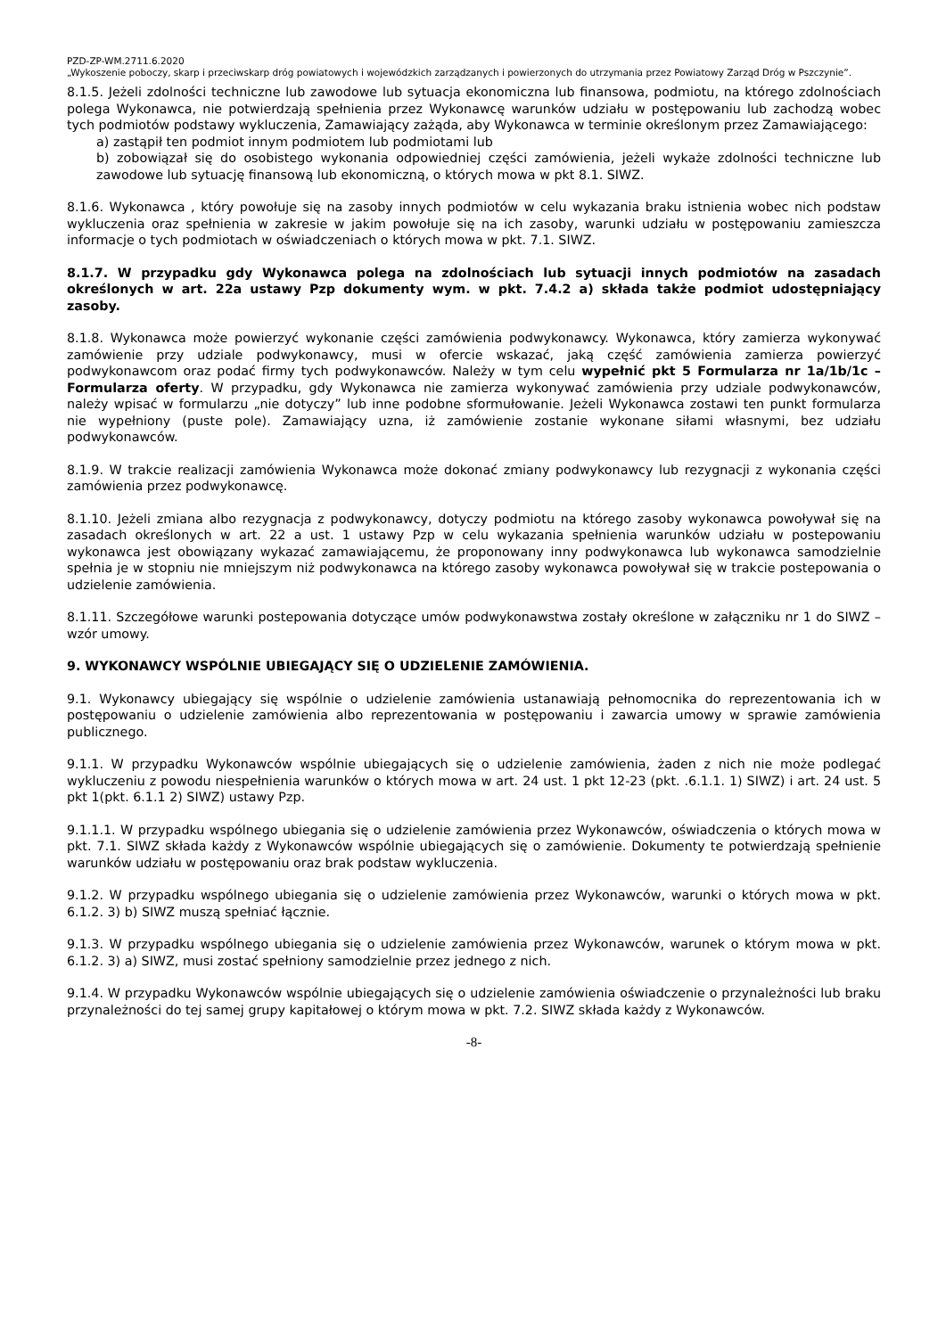PZD-ZP-WM.2711.6.2020
„Wykoszenie poboczy, skarp i przeciwskarp dróg powiatowych i wojewódzkich zarządzanych i powierzonych do utrzymania przez Powiatowy Zarząd Dróg w Pszczynie”.
8.1.5. Jeżeli zdolności techniczne lub zawodowe lub sytuacja ekonomiczna lub finansowa, podmiotu, na którego zdolnościach polega Wykonawca, nie potwierdzają spełnienia przez Wykonawcę warunków udziału w postępowaniu lub zachodzą wobec tych podmiotów podstawy wykluczenia, Zamawiający zażąda, aby Wykonawca w terminie określonym przez Zamawiającego:
a) zastąpił ten podmiot innym podmiotem lub podmiotami lub
b) zobowiązał się do osobistego wykonania odpowiedniej części zamówienia, jeżeli wykaże zdolności techniczne lub zawodowe lub sytuację finansową lub ekonomiczną, o których mowa w pkt 8.1. SIWZ.
8.1.6. Wykonawca , który powołuje się na zasoby innych podmiotów w celu wykazania braku istnienia wobec nich podstaw wykluczenia oraz spełnienia w zakresie w jakim powołuje się na ich zasoby, warunki udziału w postępowaniu zamieszcza informacje o tych podmiotach w oświadczeniach o których mowa w pkt. 7.1. SIWZ.
8.1.7. W przypadku gdy Wykonawca polega na zdolnościach lub sytuacji innych podmiotów na zasadach określonych w art. 22a ustawy Pzp dokumenty wym. w pkt. 7.4.2 a) składa także podmiot udostępniający zasoby.
8.1.8. Wykonawca może powierzyć wykonanie części zamówienia podwykonawcy. Wykonawca, który zamierza wykonywać zamówienie przy udziale podwykonawcy, musi w ofercie wskazać, jaką część zamówienia zamierza powierzyć podwykonawcom oraz podać firmy tych podwykonawców. Należy w tym celu wypełnić pkt 5 Formularza nr 1a/1b/1c – Formularza oferty. W przypadku, gdy Wykonawca nie zamierza wykonywać zamówienia przy udziale podwykonawców, należy wpisać w formularzu „nie dotyczy” lub inne podobne sformułowanie. Jeżeli Wykonawca zostawi ten punkt formularza nie wypełniony (puste pole). Zamawiający uzna, iż zamówienie zostanie wykonane siłami własnymi, bez udziału podwykonawców.
8.1.9. W trakcie realizacji zamówienia Wykonawca może dokonać zmiany podwykonawcy lub rezygnacji z wykonania części zamówienia przez podwykonawcę.
8.1.10. Jeżeli zmiana albo rezygnacja z podwykonawcy, dotyczy podmiotu na którego zasoby wykonawca powoływał się na zasadach określonych w art. 22 a ust. 1 ustawy Pzp w celu wykazania spełnienia warunków udziału w postepowaniu wykonawca jest obowiązany wykazać zamawiającemu, że proponowany inny podwykonawca lub wykonawca samodzielnie spełnia je w stopniu nie mniejszym niż podwykonawca na którego zasoby wykonawca powoływał się w trakcie postepowania o udzielenie zamówienia.
8.1.11. Szczegółowe warunki postepowania dotyczące umów podwykonawstwa zostały określone w załączniku nr 1 do SIWZ – wzór umowy.
9. WYKONAWCY WSPÓLNIE UBIEGAJĄCY SIĘ O UDZIELENIE ZAMÓWIENIA.
9.1. Wykonawcy ubiegający się wspólnie o udzielenie zamówienia ustanawiają pełnomocnika do reprezentowania ich w postępowaniu o udzielenie zamówienia albo reprezentowania w postępowaniu i zawarcia umowy w sprawie zamówienia publicznego.
9.1.1. W przypadku Wykonawców wspólnie ubiegających się o udzielenie zamówienia, żaden z nich nie może podlegać wykluczeniu z powodu niespełnienia warunków o których mowa w art. 24 ust. 1 pkt 12-23 (pkt. .6.1.1. 1) SIWZ) i art. 24 ust. 5 pkt 1(pkt. 6.1.1 2) SIWZ) ustawy Pzp.
9.1.1.1. W przypadku wspólnego ubiegania się o udzielenie zamówienia przez Wykonawców, oświadczenia o których mowa w pkt. 7.1. SIWZ składa każdy z Wykonawców wspólnie ubiegających się o zamówienie. Dokumenty te potwierdzają spełnienie warunków udziału w postępowaniu oraz brak podstaw wykluczenia.
9.1.2. W przypadku wspólnego ubiegania się o udzielenie zamówienia przez Wykonawców, warunki o których mowa w pkt. 6.1.2. 3) b) SIWZ muszą spełniać łącznie.
9.1.3. W przypadku wspólnego ubiegania się o udzielenie zamówienia przez Wykonawców, warunek o którym mowa w pkt. 6.1.2. 3) a) SIWZ, musi zostać spełniony samodzielnie przez jednego z nich.
9.1.4. W przypadku Wykonawców wspólnie ubiegających się o udzielenie zamówienia oświadczenie o przynależności lub braku przynależności do tej samej grupy kapitałowej o którym mowa w pkt. 7.2. SIWZ składa każdy z Wykonawców.
-8-